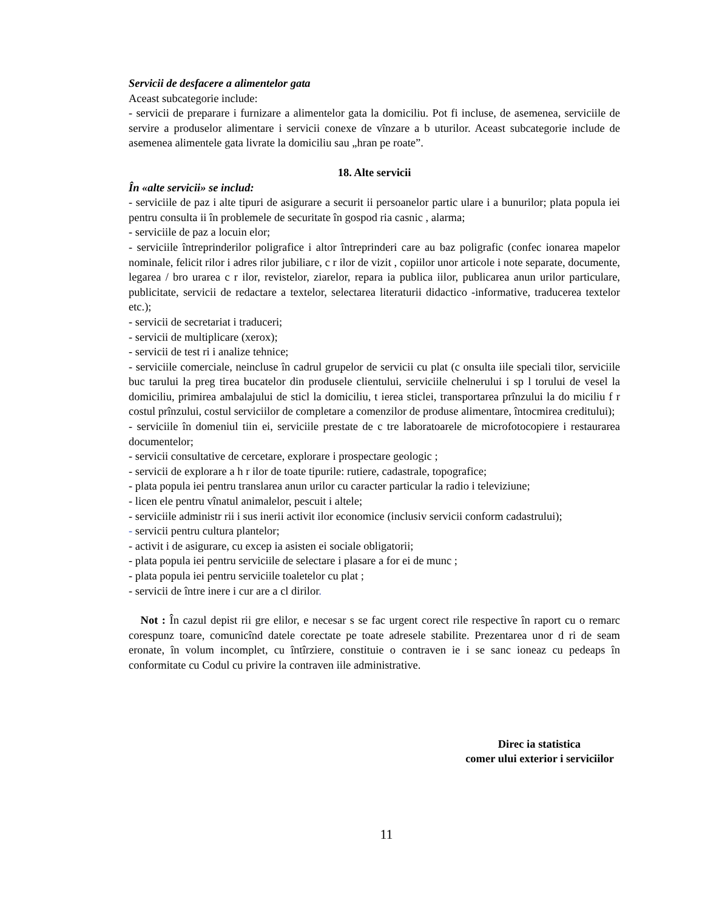Servicii de desfacere a alimentelor gata
Aceast subcategorie include:
- servicii de preparare i furnizare a alimentelor gata la domiciliu. Pot fi incluse, de asemenea, serviciile de servire a produselor alimentare i servicii conexe de vînzare a b uturilor. Aceast subcategorie include de asemenea alimentele gata livrate la domiciliu sau „hran pe roate”.
18. Alte servicii
În «alte servicii» se includ:
- serviciile de paz i alte tipuri de asigurare a securit ii persoanelor partic ulare i a bunurilor; plata popula iei pentru consulta ii în problemele de securitate în gospod ria casnic , alarma;
- serviciile de paz a locuin elor;
- serviciile întreprinderilor poligrafice i altor întreprinderi care au baz poligrafic (confec ionarea mapelor nominale, felicit rilor i adres rilor jubiliare, c r ilor de vizit , copiilor unor articole i note separate, documente, legarea / bro urarea c r ilor, revistelor, ziarelor, repara ia publica iilor, publicarea anun urilor particulare, publicitate, servicii de redactare a textelor, selectarea literaturii didactico -informative, traducerea textelor etc.);
- servicii de secretariat i traduceri;
- servicii de multiplicare (xerox);
- servicii de test ri i analize tehnice;
- serviciile comerciale, neincluse în cadrul grupelor de servicii cu plat (c onsulta iile speciali tilor, serviciile buc tarului la preg tirea bucatelor din produsele clientului, serviciile chelnerului i sp l torului de vesel la domiciliu, primirea ambalajului de sticl la domiciliu, t ierea sticlei, transportarea prînzului la do miciliu f r costul prînzului, costul serviciilor de completare a comenzilor de produse alimentare, întocmirea creditului);
- serviciile în domeniul tiin ei, serviciile prestate de c tre laboratoarele de microfotocopiere i restaurarea documentelor;
- servicii consultative de cercetare, explorare i prospectare geologic ;
- servicii de explorare a h r ilor de toate tipurile: rutiere, cadastrale, topografice;
- plata popula iei pentru translarea anun urilor cu caracter particular la radio i televiziune;
- licen ele pentru vînatul animalelor, pescuit i altele;
- serviciile administr rii i sus inerii activit ilor economice (inclusiv servicii conform cadastrului);
- servicii pentru cultura plantelor;
- activit i de asigurare, cu excep ia asisten ei sociale obligatorii;
- plata popula iei pentru serviciile de selectare i plasare a for ei de munc ;
- plata popula iei pentru serviciile toaletelor cu plat ;
- servicii de între inere i cur are a cl dirilor.
Not : În cazul depist rii gre elilor, e necesar s se fac urgent corect rile respective în raport cu o remarc corespunz toare, comunicînd datele corectate pe toate adresele stabilite. Prezentarea unor d ri de seam eronate, în volum incomplet, cu întîrziere, constituie o contraven ie i se sanc ioneaz cu pedeaps în conformitate cu Codul cu privire la contraven iile administrative.
Direc ia statistica
comer ului exterior i serviciilor
11